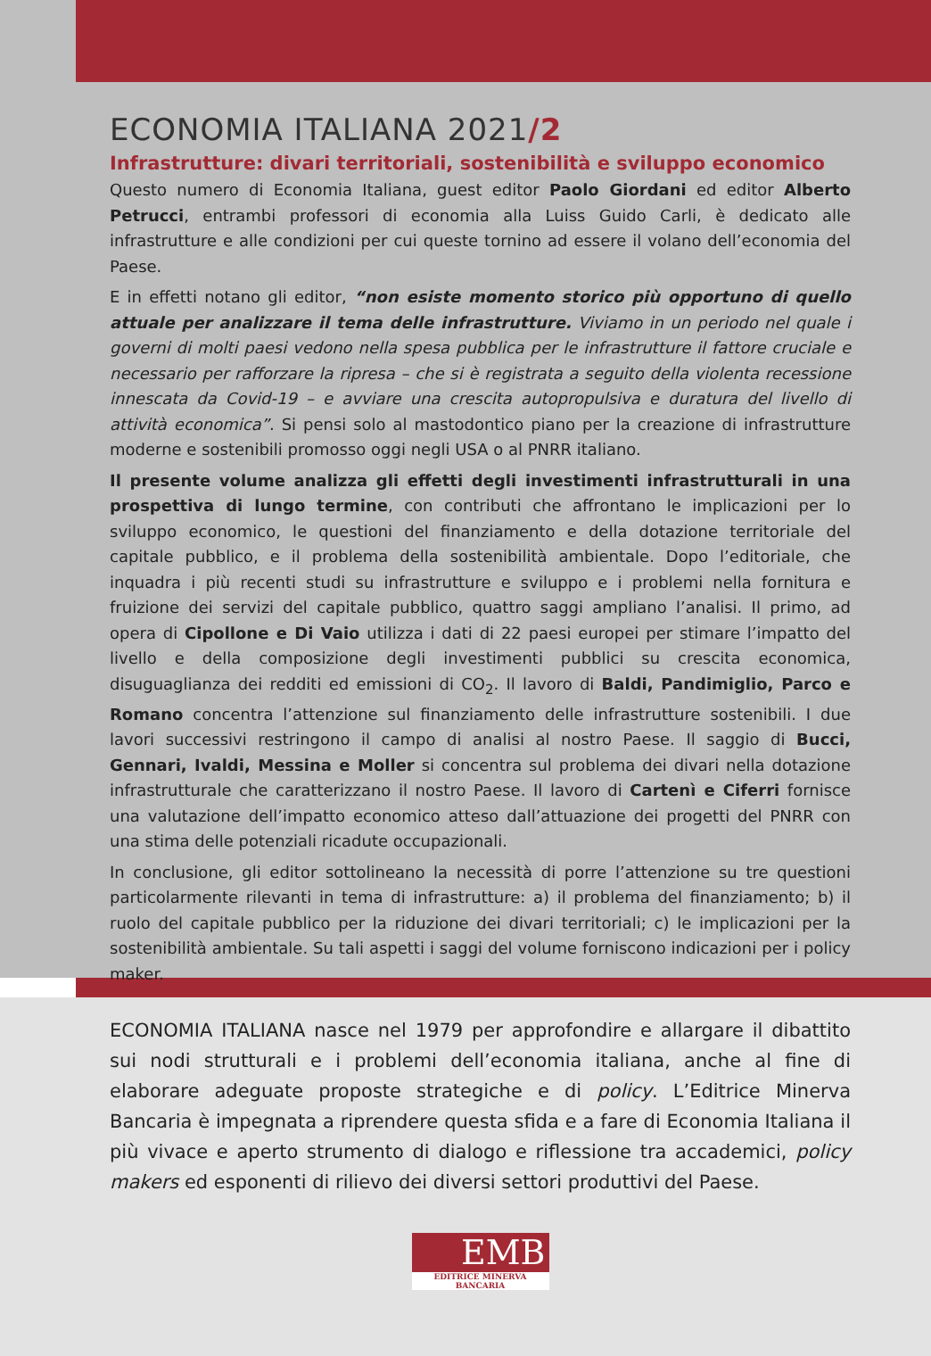ECONOMIA ITALIANA 2021/2
Infrastrutture: divari territoriali, sostenibilità e sviluppo economico
Questo numero di Economia Italiana, guest editor Paolo Giordani ed editor Alberto Petrucci, entrambi professori di economia alla Luiss Guido Carli, è dedicato alle infrastrutture e alle condizioni per cui queste tornino ad essere il volano dell’economia del Paese.
E in effetti notano gli editor, “non esiste momento storico più opportuno di quello attuale per analizzare il tema delle infrastrutture. Viviamo in un periodo nel quale i governi di molti paesi vedono nella spesa pubblica per le infrastrutture il fattore cruciale e necessario per rafforzare la ripresa – che si è registrata a seguito della violenta recessione innescata da Covid-19 – e avviare una crescita autopropulsiva e duratura del livello di attività economica”. Si pensi solo al mastodontico piano per la creazione di infrastrutture moderne e sostenibili promosso oggi negli USA o al PNRR italiano.
Il presente volume analizza gli effetti degli investimenti infrastrutturali in una prospettiva di lungo termine, con contributi che affrontano le implicazioni per lo sviluppo economico, le questioni del finanziamento e della dotazione territoriale del capitale pubblico, e il problema della sostenibilità ambientale. Dopo l’editoriale, che inquadra i più recenti studi su infrastrutture e sviluppo e i problemi nella fornitura e fruizione dei servizi del capitale pubblico, quattro saggi ampliano l’analisi. Il primo, ad opera di Cipollone e Di Vaio utilizza i dati di 22 paesi europei per stimare l’impatto del livello e della composizione degli investimenti pubblici su crescita economica, disuguaglianza dei redditi ed emissioni di CO<sub>2</sub>. Il lavoro di Baldi, Pandimiglio, Parco e Romano concentra l’attenzione sul finanziamento delle infrastrutture sostenibili. I due lavori successivi restringono il campo di analisi al nostro Paese. Il saggio di Bucci, Gennari, Ivaldi, Messina e Moller si concentra sul problema dei divari nella dotazione infrastrutturale che caratterizzano il nostro Paese. Il lavoro di Cartenì e Ciferri fornisce una valutazione dell’impatto economico atteso dall’attuazione dei progetti del PNRR con una stima delle potenziali ricadute occupazionali.
In conclusione, gli editor sottolineano la necessità di porre l’attenzione su tre questioni particolarmente rilevanti in tema di infrastrutture: a) il problema del finanziamento; b) il ruolo del capitale pubblico per la riduzione dei divari territoriali; c) le implicazioni per la sostenibilità ambientale. Su tali aspetti i saggi del volume forniscono indicazioni per i policy maker.
ECONOMIA ITALIANA nasce nel 1979 per approfondire e allargare il dibattito sui nodi strutturali e i problemi dell’economia italiana, anche al fine di elaborare adeguate proposte strategiche e di policy. L’Editrice Minerva Bancaria è impegnata a riprendere questa sfida e a fare di Economia Italiana il più vivace e aperto strumento di dialogo e riflessione tra accademici, policy makers ed esponenti di rilievo dei diversi settori produttivi del Paese.
EMB
EDITRICE MINERVA BANCARIA